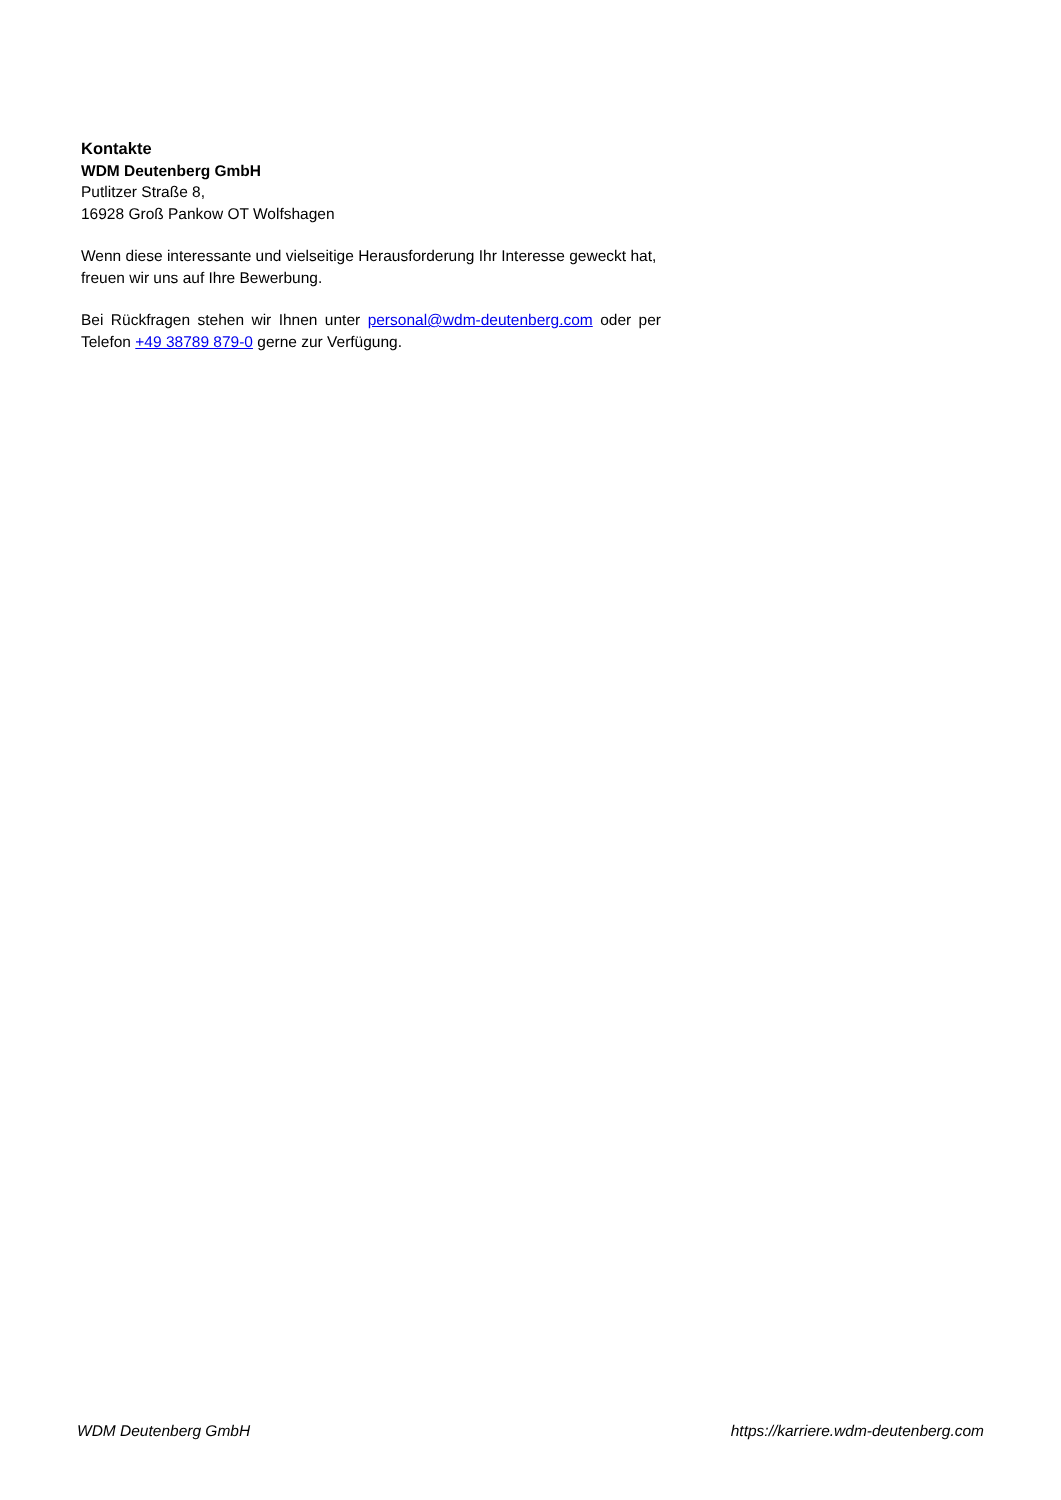Kontakte
WDM Deutenberg GmbH
Putlitzer Straße 8,
16928 Groß Pankow OT Wolfshagen
Wenn diese interessante und vielseitige Herausforderung Ihr Interesse geweckt hat, freuen wir uns auf Ihre Bewerbung.
Bei Rückfragen stehen wir Ihnen unter personal@wdm-deutenberg.com oder per Telefon +49 38789 879-0 gerne zur Verfügung.
WDM Deutenberg GmbH https://karriere.wdm-deutenberg.com